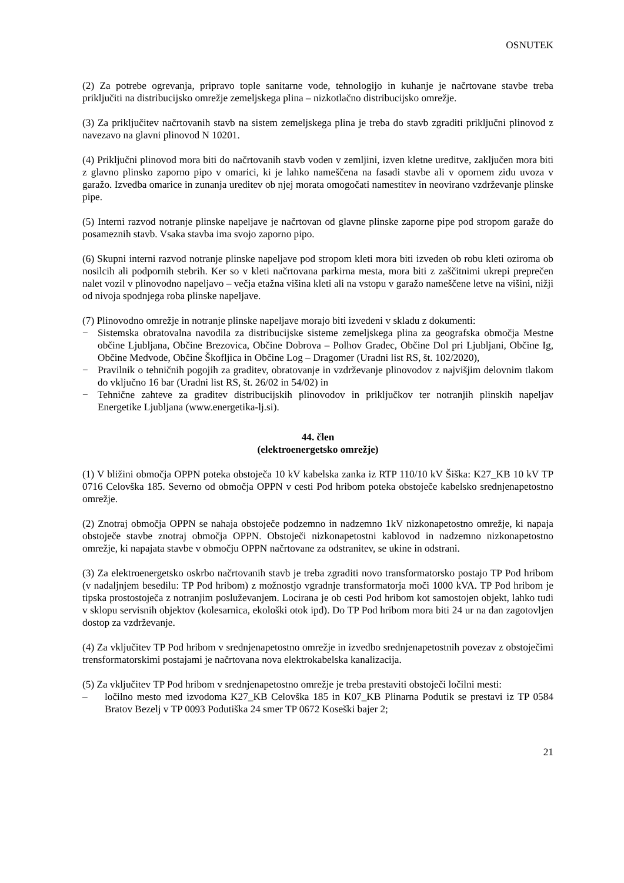OSNUTEK
(2) Za potrebe ogrevanja, pripravo tople sanitarne vode, tehnologijo in kuhanje je načrtovane stavbe treba priključiti na distribucijsko omrežje zemeljskega plina – nizkotlačno distribucijsko omrežje.
(3) Za priključitev načrtovanih stavb na sistem zemeljskega plina je treba do stavb zgraditi priključni plinovod z navezavo na glavni plinovod N 10201.
(4) Priključni plinovod mora biti do načrtovanih stavb voden v zemljini, izven kletne ureditve, zaključen mora biti z glavno plinsko zaporno pipo v omarici, ki je lahko nameščena na fasadi stavbe ali v opornem zidu uvoza v garažo. Izvedba omarice in zunanja ureditev ob njej morata omogočati namestitev in neovirano vzdrževanje plinske pipe.
(5) Interni razvod notranje plinske napeljave je načrtovan od glavne plinske zaporne pipe pod stropom garaže do posameznih stavb. Vsaka stavba ima svojo zaporno pipo.
(6) Skupni interni razvod notranje plinske napeljave pod stropom kleti mora biti izveden ob robu kleti oziroma ob nosilcih ali podpornih stebrih. Ker so v kleti načrtovana parkirna mesta, mora biti z zaščitnimi ukrepi preprečen nalet vozil v plinovodno napeljavo – večja etažna višina kleti ali na vstopu v garažo nameščene letve na višini, nižji od nivoja spodnjega roba plinske napeljave.
(7) Plinovodno omrežje in notranje plinske napeljave morajo biti izvedeni v skladu z dokumenti:
− Sistemska obratovalna navodila za distribucijske sisteme zemeljskega plina za geografska območja Mestne občine Ljubljana, Občine Brezovica, Občine Dobrova – Polhov Gradec, Občine Dol pri Ljubljani, Občine Ig, Občine Medvode, Občine Škofljica in Občine Log – Dragomer (Uradni list RS, št. 102/2020),
− Pravilnik o tehničnih pogojih za graditev, obratovanje in vzdrževanje plinovodov z najvišjim delovnim tlakom do vključno 16 bar (Uradni list RS, št. 26/02 in 54/02) in
− Tehnične zahteve za graditev distribucijskih plinovodov in priključkov ter notranjih plinskih napeljav Energetike Ljubljana (www.energetika-lj.si).
44. člen
(elektroenergetsko omrežje)
(1) V bližini območja OPPN poteka obstoječa 10 kV kabelska zanka iz RTP 110/10 kV Šiška: K27_KB 10 kV TP 0716 Celovška 185. Severno od območja OPPN v cesti Pod hribom poteka obstoječe kabelsko srednjenapetostno omrežje.
(2) Znotraj območja OPPN se nahaja obstoječe podzemno in nadzemno 1kV nizkonapetostno omrežje, ki napaja obstoječe stavbe znotraj območja OPPN. Obstoječi nizkonapetostni kablovod in nadzemno nizkonapetostno omrežje, ki napajata stavbe v območju OPPN načrtovane za odstranitev, se ukine in odstrani.
(3) Za elektroenergetsko oskrbo načrtovanih stavb je treba zgraditi novo transformatorsko postajo TP Pod hribom (v nadaljnjem besedilu: TP Pod hribom) z možnostjo vgradnje transformatorja moči 1000 kVA. TP Pod hribom je tipska prostostoječa z notranjim posluževanjem. Locirana je ob cesti Pod hribom kot samostojen objekt, lahko tudi v sklopu servisnih objektov (kolesarnica, ekološki otok ipd). Do TP Pod hribom mora biti 24 ur na dan zagotovljen dostop za vzdrževanje.
(4) Za vključitev TP Pod hribom v srednjenapetostno omrežje in izvedbo srednjenapetostnih povezav z obstoječimi trensformatorskimi postajami je načrtovana nova elektrokabelska kanalizacija.
(5) Za vključitev TP Pod hribom v srednjenapetostno omrežje je treba prestaviti obstoječi ločilni mesti:
– ločilno mesto med izvodoma K27_KB Celovška 185 in K07_KB Plinarna Podutik se prestavi iz TP 0584 Bratov Bezelj v TP 0093 Podutiška 24 smer TP 0672 Koseški bajer 2;
21